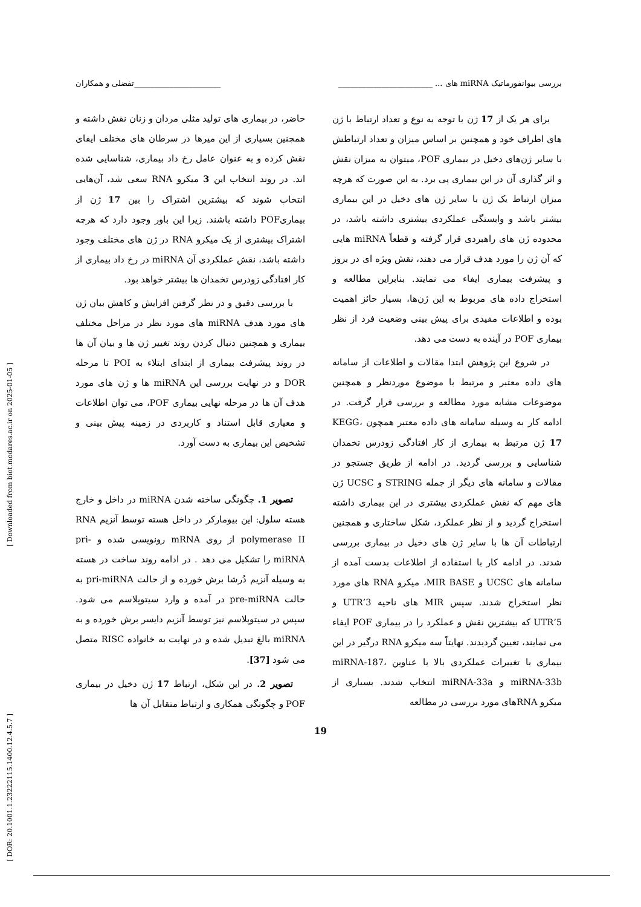[ Downloaded from biot.modares.ac.ir on 2025-01-05 ]
[ DOR: 20.1001.1.23222115.1400.12.4.5.7 ]
بررسی بیوانفورماتیک miRNA های ... ________________________ ______________________تفضلی و همکاران
برای هر یک از 17 ژن با توجه به نوع و تعداد ارتباط با ژن های اطراف خود و همچنین بر اساس میزان و تعداد ارتباطش با سایر ژن‌های دخیل در بیماری POF، میتوان به میزان نقش و اثر گذاری آن در این بیماری پی برد. به این صورت که هرچه میزان ارتباط یک ژن با سایر ژن های دخیل در این بیماری بیشتر باشد و وابستگی عملکردی بیشتری داشته باشد، در محدوده ژن های راهبردی قرار گرفته و قطعاً miRNA هایی که آن ژن را مورد هدف قرار می دهند، نقش ویژه ای در بروز و پیشرفت بیماری ایفاء می نمایند. بنابراین مطالعه و استخراج داده های مربوط به این ژن‌ها، بسیار حائز اهمیت بوده و اطلاعات مفیدی برای پیش بینی وضعیت فرد از نظر بیماری POF در آینده به دست می دهد.
در شروع این پژوهش ابتدا مقالات و اطلاعات از سامانه های داده معتبر و مرتبط با موضوع موردنظر و همچنین موضوعات مشابه مورد مطالعه و بررسی قرار گرفت. در ادامه کار به وسیله سامانه های داده معتبر همچون KEGG، 17 ژن مرتبط به بیماری از کار افتادگی زودرس تخمدان شناسایی و بررسی گردید. در ادامه از طریق جستجو در مقالات و سامانه های دیگر از جمله STRING و UCSC ژن های مهم که نقش عملکردی بیشتری در این بیماری داشته استخراج گردید و از نظر عملکرد، شکل ساختاری و همچنین ارتباطات آن ها با سایر ژن های دخیل در بیماری بررسی شدند. در ادامه کار با استفاده از اطلاعات بدست آمده از سامانه های UCSC و MIR BASE، میکرو RNA های مورد نظر استخراج شدند. سپس MIR های ناحیه 3’UTR و 5’UTR که بیشترین نقش و عملکرد را در بیماری POF ایفاء می نمایند، تعیین گردیدند. نهایتاً سه میکرو RNA درگیر در این بیماری با تغییرات عملکردی بالا با عناوین miRNA-187، miRNA-33b و miRNA-33a انتخاب شدند. بسیاری از میکرو RNAهای مورد بررسی در مطالعه
حاضر، در بیماری های تولید مثلی مردان و زنان نقش داشته و همچنین بسیاری از این میرها در سرطان های مختلف ایفای نقش کرده و به عنوان عامل رخ داد بیماری، شناسایی شده اند. در روند انتخاب این 3 میکرو RNA سعی شد، آن‌هایی انتخاب شوند که بیشترین اشتراک را بین 17 ژن از بیماریPOF داشته باشند. زیرا این باور وجود دارد که هرچه اشتراک بیشتری از یک میکرو RNA در ژن های مختلف وجود داشته باشد، نقش عملکردی آن miRNA در رخ داد بیماری از کار افتادگی زودرس تخمدان ها بیشتر خواهد بود.
با بررسی دقیق و در نظر گرفتن افزایش و کاهش بیان ژن های مورد هدف miRNA های مورد نظر در مراحل مختلف بیماری و همچنین دنبال کردن روند تغییر ژن ها و بیان آن ها در روند پیشرفت بیماری از ابتدای ابتلاء به POI تا مرحله DOR و در نهایت بررسی این miRNA ها و ژن های مورد هدف آن ها در مرحله نهایی بیماری POF، می توان اطلاعات و معیاری قابل استناد و کاربردی در زمینه پیش بینی و تشخیص این بیماری به دست آورد.
تصویر 1. چگونگی ساخته شدن miRNA در داخل و خارج هسته سلول: این بیومارکر در داخل هسته توسط آنزیم RNA polymerase II از روی mRNA رونویسی شده و pri-miRNA را تشکیل می دهد . در ادامه روند ساخت در هسته به وسیله آنزیم دُرشا برش خورده و از حالت pri-miRNA به حالت pre-miRNA در آمده و وارد سیتوپلاسم می شود. سپس در سیتوپلاسم نیز توسط آنزیم دایسر برش خورده و به miRNA بالغ تبدیل شده و در نهایت به خانواده RISC متصل می شود [37].
تصویر 2. در این شکل، ارتباط 17 ژن دخیل در بیماری POF و چگونگی همکاری و ارتباط متقابل آن ها
19